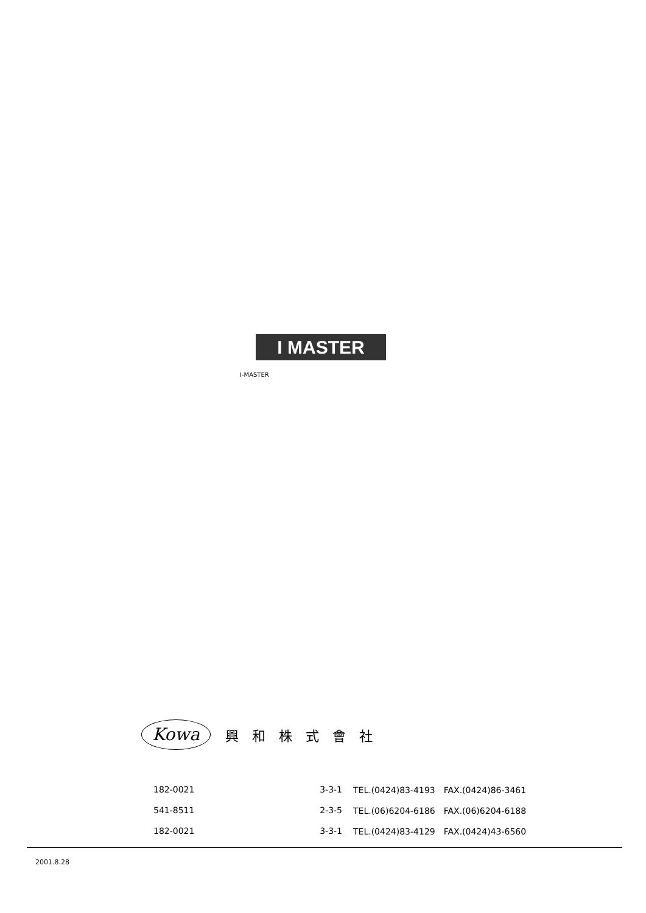I MASTER
I-MASTER
Kowa
興和株式會社
| 182-0021 | 3-3-1 | TEL.(0424)83-4193 FAX.(0424)86-3461 |
| 541-8511 | 2-3-5 | TEL.(06)6204-6186 FAX.(06)6204-6188 |
| 182-0021 | 3-3-1 | TEL.(0424)83-4129 FAX.(0424)43-6560 |
2001.8.28